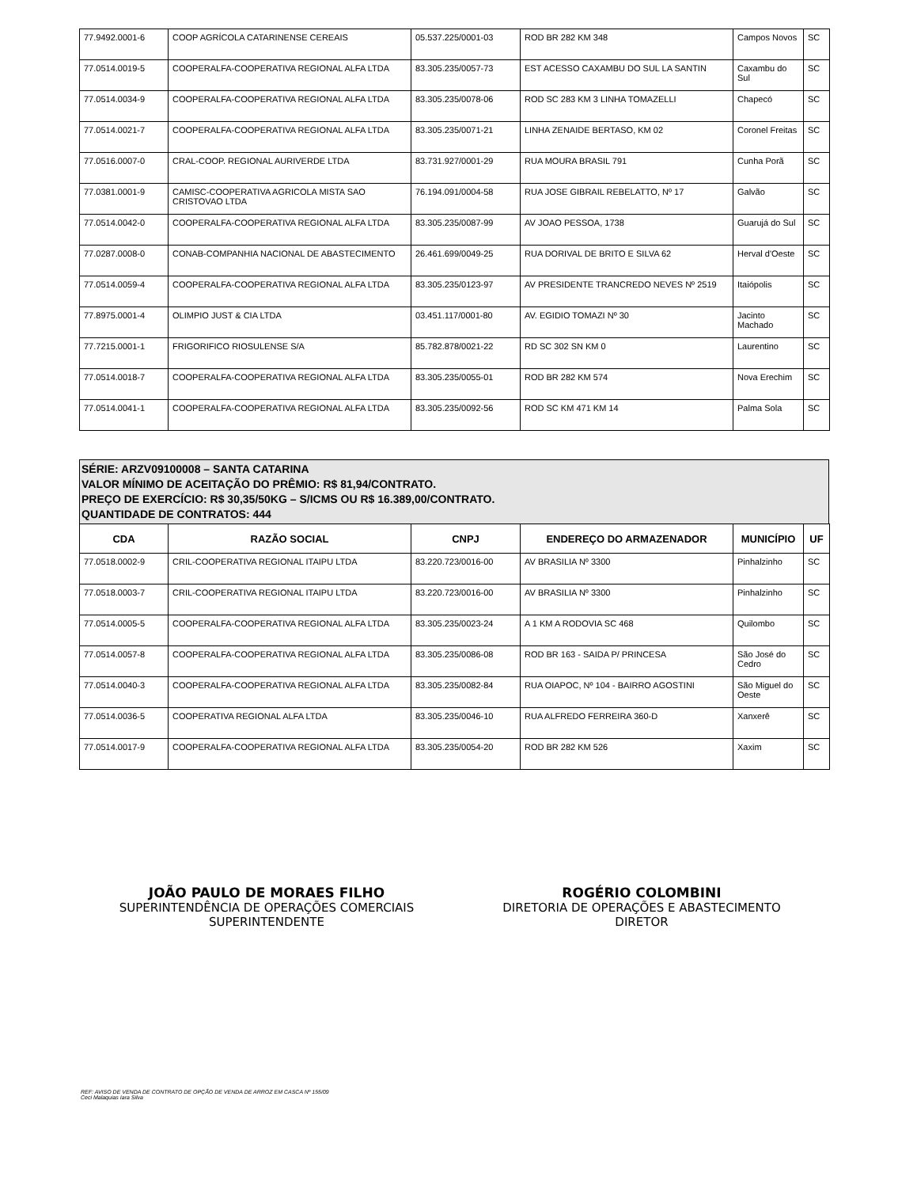| 77.9492.0001-6 | COOP AGRÍCOLA CATARINENSE CEREAIS | 05.537.225/0001-03 | ROD BR 282 KM 348 | Campos Novos | SC |
| 77.0514.0019-5 | COOPERALFA-COOPERATIVA REGIONAL ALFA LTDA | 83.305.235/0057-73 | EST ACESSO CAXAMBU DO SUL LA SANTIN | Caxambu do Sul | SC |
| 77.0514.0034-9 | COOPERALFA-COOPERATIVA REGIONAL ALFA LTDA | 83.305.235/0078-06 | ROD SC 283 KM 3 LINHA TOMAZELLI | Chapecó | SC |
| 77.0514.0021-7 | COOPERALFA-COOPERATIVA REGIONAL ALFA LTDA | 83.305.235/0071-21 | LINHA ZENAIDE BERTASO, KM 02 | Coronel Freitas | SC |
| 77.0516.0007-0 | CRAL-COOP. REGIONAL AURIVERDE LTDA | 83.731.927/0001-29 | RUA MOURA BRASIL 791 | Cunha Porã | SC |
| 77.0381.0001-9 | CAMISC-COOPERATIVA AGRICOLA MISTA SAO CRISTOVAO LTDA | 76.194.091/0004-58 | RUA JOSE GIBRAIL REBELATTO, Nº 17 | Galvão | SC |
| 77.0514.0042-0 | COOPERALFA-COOPERATIVA REGIONAL ALFA LTDA | 83.305.235/0087-99 | AV JOAO PESSOA, 1738 | Guarujá do Sul | SC |
| 77.0287.0008-0 | CONAB-COMPANHIA NACIONAL DE ABASTECIMENTO | 26.461.699/0049-25 | RUA DORIVAL DE BRITO E SILVA 62 | Herval d'Oeste | SC |
| 77.0514.0059-4 | COOPERALFA-COOPERATIVA REGIONAL ALFA LTDA | 83.305.235/0123-97 | AV PRESIDENTE TRANCREDO NEVES Nº 2519 | Itaiópolis | SC |
| 77.8975.0001-4 | OLIMPIO JUST & CIA LTDA | 03.451.117/0001-80 | AV. EGIDIO TOMAZI Nº 30 | Jacinto Machado | SC |
| 77.7215.0001-1 | FRIGORIFICO RIOSULENSE S/A | 85.782.878/0021-22 | RD SC 302 SN KM 0 | Laurentino | SC |
| 77.0514.0018-7 | COOPERALFA-COOPERATIVA REGIONAL ALFA LTDA | 83.305.235/0055-01 | ROD BR 282 KM 574 | Nova Erechim | SC |
| 77.0514.0041-1 | COOPERALFA-COOPERATIVA REGIONAL ALFA LTDA | 83.305.235/0092-56 | ROD SC KM 471 KM 14 | Palma Sola | SC |
SÉRIE: ARZV09100008 – SANTA CATARINA
VALOR MÍNIMO DE ACEITAÇÃO DO PRÊMIO: R$ 81,94/CONTRATO.
PREÇO DE EXERCÍCIO: R$ 30,35/50KG – S/ICMS OU R$ 16.389,00/CONTRATO.
QUANTIDADE DE CONTRATOS: 444
| CDA | RAZÃO SOCIAL | CNPJ | ENDEREÇO DO ARMAZENADOR | MUNICÍPIO | UF |
| --- | --- | --- | --- | --- | --- |
| 77.0518.0002-9 | CRIL-COOPERATIVA REGIONAL ITAIPU LTDA | 83.220.723/0016-00 | AV BRASILIA Nº 3300 | Pinhalzinho | SC |
| 77.0518.0003-7 | CRIL-COOPERATIVA REGIONAL ITAIPU LTDA | 83.220.723/0016-00 | AV BRASILIA Nº 3300 | Pinhalzinho | SC |
| 77.0514.0005-5 | COOPERALFA-COOPERATIVA REGIONAL ALFA LTDA | 83.305.235/0023-24 | A 1 KM A RODOVIA SC 468 | Quilombo | SC |
| 77.0514.0057-8 | COOPERALFA-COOPERATIVA REGIONAL ALFA LTDA | 83.305.235/0086-08 | ROD BR 163 - SAIDA P/ PRINCESA | São José do Cedro | SC |
| 77.0514.0040-3 | COOPERALFA-COOPERATIVA REGIONAL ALFA LTDA | 83.305.235/0082-84 | RUA OIAPOC, Nº 104 - BAIRRO AGOSTINI | São Miguel do Oeste | SC |
| 77.0514.0036-5 | COOPERATIVA REGIONAL ALFA LTDA | 83.305.235/0046-10 | RUA ALFREDO FERREIRA 360-D | Xanxerê | SC |
| 77.0514.0017-9 | COOPERALFA-COOPERATIVA REGIONAL ALFA LTDA | 83.305.235/0054-20 | ROD BR 282 KM 526 | Xaxim | SC |
JOÃO PAULO DE MORAES FILHO
SUPERINTENDÊNCIA DE OPERAÇÕES COMERCIAIS
SUPERINTENDENTE
ROGÉRIO COLOMBINI
DIRETORIA DE OPERAÇÕES E ABASTECIMENTO
DIRETOR
REF: AVISO DE VENDA DE CONTRATO DE OPÇÃO DE VENDA DE ARROZ EM CASCA Nº 155/09
Ceci Malaquias Iara Silva